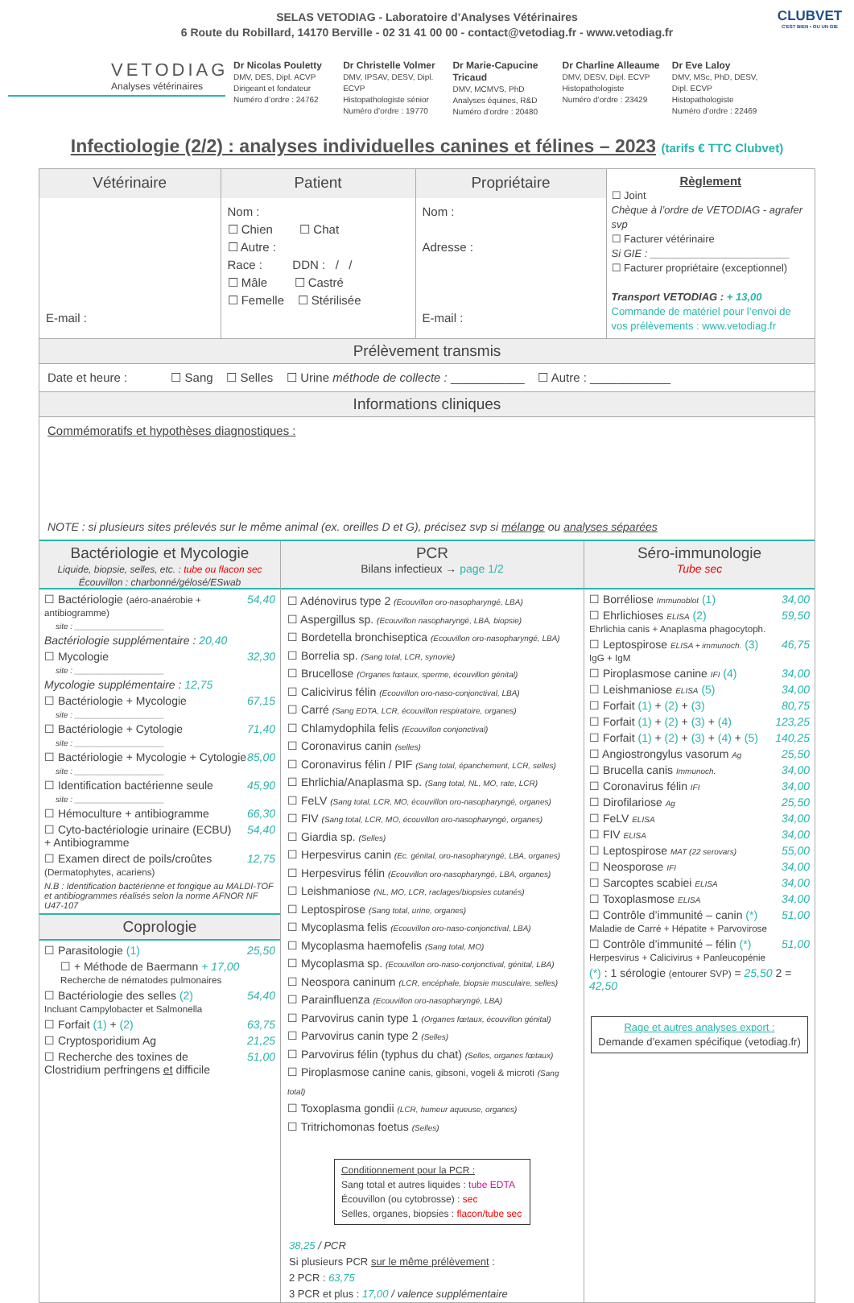SELAS VETODIAG - Laboratoire d’Analyses Vétérinaires
6 Route du Robillard, 14170 Berville - 02 31 41 00 00 - contact@vetodiag.fr - www.vetodiag.fr
VETODIAG
Analyses vétérinaires
Dr Nicolas Pouletty
DMV, DES, Dipl. ACVP
Dirigeant et fondateur
Numéro d’ordre : 24762
Dr Christelle Volmer
DMV, IPSAV, DESV, Dipl. ECVP
Histopathologiste sénior
Numéro d’ordre : 19770
Dr Marie-Capucine Tricaud
DMV, MCMVS, PhD
Analyses équines, R&D
Numéro d’ordre : 20480
Dr Charline Alleaume
DMV, DESV, Dipl. ECVP
Histopathologiste
Numéro d’ordre : 23429
Dr Eve Laloy
DMV, MSc, PhD, DESV, Dipl. ECVP
Histopathologiste
Numéro d’ordre : 22469
CLUBVET
C'EST BIEN • OU UN GIE
Infectiologie (2/2) : analyses individuelles canines et félines – 2023 (tarifs € TTC Clubvet)
| Vétérinaire | Patient | Propriétaire | Règlement ☐ Joint Chèque à l’ordre de VETODIAG - agrafer svp ☐ Facturer vétérinaire Si GIE : ________________________ ☐ Facturer propriétaire (exceptionnel) Transport VETODIAG : + 13,00 Commande de matériel pour l’envoi de vos prélèvements : www.vetodiag.fr |
| --- | --- | --- | --- |
| E-mail : | Nom : ☐ Chien ☐ Chat ☐ Autre : Race : DDN : / / ☐ Mâle ☐ Castré ☐ Femelle ☐ Stérilisée | Nom : Adresse : E-mail : | |
Prélèvement transmis
Date et heure : ☐ Sang ☐ Selles ☐ Urine méthode de collecte : ___________ ☐ Autre : ____________
Informations cliniques
Commémoratifs et hypothèses diagnostiques :
NOTE : si plusieurs sites prélevés sur le même animal (ex. oreilles D et G), précisez svp si mélange ou analyses séparées
Bactériologie et Mycologie
Liquide, biopsie, selles, etc. : tube ou flacon sec
Écouvillon : charbonné/gélosé/ESwab
☐ Bactériologie (aéro-anaérobie + antibiogramme) 54,40
site : ____________________
Bactériologie supplémentaire : 20,40
☐ Mycologie 32,30
site : ____________________
Mycologie supplémentaire : 12,75
☐ Bactériologie + Mycologie 67,15
site : ____________________
☐ Bactériologie + Cytologie 71,40
site : ____________________
☐ Bactériologie + Mycologie + Cytologie 85,00
site : ____________________
☐ Identification bactérienne seule 45,90
site : ____________________
☐ Hémoculture + antibiogramme 66,30
☐ Cyto-bactériologie urinaire (ECBU)
+ Antibiogramme 54,40
☐ Examen direct de poils/croûtes
(Dermatophytes, acariens) 12,75
N.B : Identification bactérienne et fongique au MALDI-TOF et antibiogrammes réalisés selon la norme AFNOR NF U47-107
Coprologie
☐ Parasitologie (1) 25,50
☐ + Méthode de Baermann + 17,00
Recherche de nématodes pulmonaires
☐ Bactériologie des selles (2)
Incluant Campylobacter et Salmonella 54,40
☐ Forfait (1) + (2) 63,75
☐ Cryptosporidium Ag 21,25
☐ Recherche des toxines de Clostridium perfringens et difficile 51,00
PCR
Bilans infectieux → page 1/2
☐ Adénovirus type 2 (Ecouvillon oro-nasopharyngé, LBA)
☐ Aspergillus sp. (Ecouvillon nasopharyngé, LBA, biopsie)
☐ Bordetella bronchiseptica (Ecouvillon oro-nasopharyngé, LBA)
☐ Borrelia sp. (Sang total, LCR, synovie)
☐ Brucellose (Organes fœtaux, sperme, écouvillon génital)
☐ Calicivirus félin (Ecouvillon oro-naso-conjonctival, LBA)
☐ Carré (Sang EDTA, LCR, écouvillon respiratoire, organes)
☐ Chlamydophila felis (Ecouvillon conjonctival)
☐ Coronavirus canin (selles)
☐ Coronavirus félin / PIF (Sang total, épanchement, LCR, selles)
☐ Ehrlichia/Anaplasma sp. (Sang total, NL, MO, rate, LCR)
☐ FeLV (Sang total, LCR, MO, écouvillon oro-nasopharyngé, organes)
☐ FIV (Sang total, LCR, MO, écouvillon oro-nasopharyngé, organes)
☐ Giardia sp. (Selles)
☐ Herpesvirus canin (Ec. génital, oro-nasopharyngé, LBA, organes)
☐ Herpesvirus félin (Ecouvillon oro-nasopharyngé, LBA, organes)
☐ Leishmaniose (NL, MO, LCR, raclages/biopsies cutanés)
☐ Leptospirose (Sang total, urine, organes)
☐ Mycoplasma felis (Ecouvillon oro-naso-conjonctival, LBA)
☐ Mycoplasma haemofelis (Sang total, MO)
☐ Mycoplasma sp. (Ecouvillon oro-naso-conjonctival, génital, LBA)
☐ Neospora caninum (LCR, encéphale, biopsie musculaire, selles)
☐ Parainfluenza (Ecouvillon oro-nasopharyngé, LBA)
☐ Parvovirus canin type 1 (Organes fœtaux, écouvillon génital)
☐ Parvovirus canin type 2 (Selles)
☐ Parvovirus félin (typhus du chat) (Selles, organes fœtaux)
☐ Piroplasmose canine canis, gibsoni, vogeli & microti (Sang total)
☐ Toxoplasma gondii (LCR, humeur aqueuse, organes)
☐ Tritrichomonas foetus (Selles)
Conditionnement pour la PCR :
Sang total et autres liquides : tube EDTA
Écouvillon (ou cytobrosse) : sec
Selles, organes, biopsies : flacon/tube sec
38,25 / PCR
Si plusieurs PCR sur le même prélèvement :
2 PCR : 63,75
3 PCR et plus : 17,00 / valence supplémentaire
Séro-immunologie
Tube sec
☐ Borréliose Immunoblot (1) 34,00
☐ Ehrlichioses ELISA (2)
Ehrlichia canis + Anaplasma phagocytoph. 59,50
☐ Leptospirose ELISA + immunoch. (3)
IgG + IgM 46,75
☐ Piroplasmose canine IFI (4) 34,00
☐ Leishmaniose ELISA (5) 34,00
☐ Forfait (1) + (2) + (3) 80,75
☐ Forfait (1) + (2) + (3) + (4) 123,25
☐ Forfait (1) + (2) + (3) + (4) + (5) 140,25
☐ Angiostrongylus vasorum Ag 25,50
☐ Brucella canis Immunoch. 34,00
☐ Coronavirus félin IFI 34,00
☐ Dirofilariose Ag 25,50
☐ FeLV ELISA 34,00
☐ FIV ELISA 34,00
☐ Leptospirose MAT (22 serovars) 55,00
☐ Neosporose IFI 34,00
☐ Sarcoptes scabiei ELISA 34,00
☐ Toxoplasmose ELISA 34,00
☐ Contrôle d’immunité – canin (*)
Maladie de Carré + Hépatite + Parvovirose 51,00
☐ Contrôle d’immunité – félin (*)
Herpesvirus + Calicivirus + Panleucopénie 51,00
(*) : 1 sérologie (entourer SVP) = 25,50 2 = 42,50
Rage et autres analyses export :
Demande d’examen spécifique (vetodiag.fr)